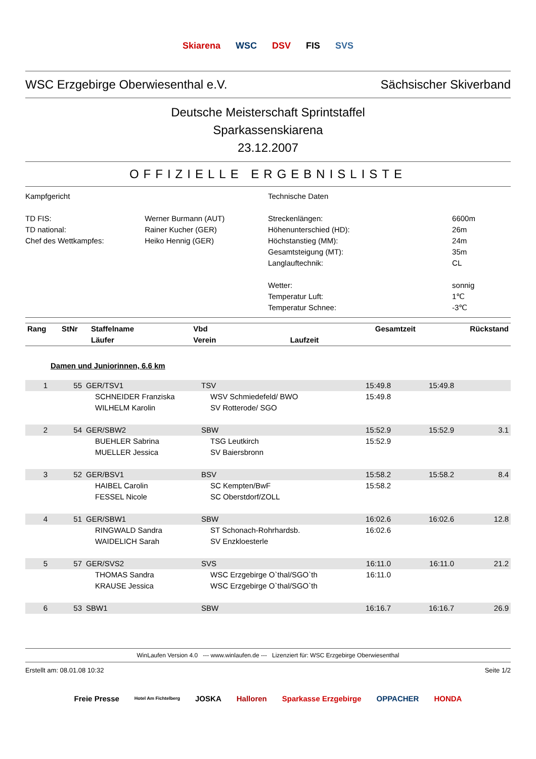Skiarena WSC DSV FIS SVS
WSC Erzgebirge Oberwiesenthal e.V. Sächsischer Skiverband
Deutsche Meisterschaft Sprintstaffel
Sparkassenskiarena
23.12.2007
OFFIZIELLE ERGEBNISLISTE
Kampfgericht
| TD FIS: | Werner Burmann (AUT) |
| TD national: | Rainer Kucher (GER) |
| Chef des Wettkampfes: | Heiko Hennig (GER) |
Technische Daten
| Streckenlängen: | 6600m |
| Höhenunterschied (HD): | 26m |
| Höchstanstieg (MM): | 24m |
| Gesamtsteigung (MT): | 35m |
| Langlauftechnik: | CL |
| Wetter: | sonnig |
| Temperatur Luft: | 1℃ |
| Temperatur Schnee: | -3℃ |
| Rang | StNr | Staffelname Läufer | Vbd Verein | Laufzeit | Gesamtzeit | Rückstand |
| --- | --- | --- | --- | --- | --- | --- |
Damen und Juniorinnen, 6.6 km
| 1 | 55 | GER/TSV1 | TSV | 15:49.8 | 15:49.8 | |
| | | SCHNEIDER Franziska | WSV Schmiedefeld/ BWO | 15:49.8 | | |
| | | WILHELM Karolin | SV Rotterode/ SGO | | | |
| 2 | 54 | GER/SBW2 | SBW | 15:52.9 | 15:52.9 | 3.1 |
| | | BUEHLER Sabrina | TSG Leutkirch | 15:52.9 | | |
| | | MUELLER Jessica | SV Baiersbronn | | | |
| 3 | 52 | GER/BSV1 | BSV | 15:58.2 | 15:58.2 | 8.4 |
| | | HAIBEL Carolin | SC Kempten/BwF | 15:58.2 | | |
| | | FESSEL Nicole | SC Oberstdorf/ZOLL | | | |
| 4 | 51 | GER/SBW1 | SBW | 16:02.6 | 16:02.6 | 12.8 |
| | | RINGWALD Sandra | ST Schonach-Rohrhardsb. | 16:02.6 | | |
| | | WAIDELICH Sarah | SV Enzkloesterle | | | |
| 5 | 57 | GER/SVS2 | SVS | 16:11.0 | 16:11.0 | 21.2 |
| | | THOMAS Sandra | WSC Erzgebirge O`thal/SGO`th | 16:11.0 | | |
| | | KRAUSE Jessica | WSC Erzgebirge O`thal/SGO`th | | | |
| 6 | 53 | SBW1 | SBW | 16:16.7 | 16:16.7 | 26.9 |
WinLaufen Version 4.0 --- www.winlaufen.de --- Lizenziert für: WSC Erzgebirge Oberwiesenthal
Erstellt am: 08.01.08 10:32 Seite 1/2
Freie Presse Hotel Am Fichtelberg JOSKA Halloren Sparkasse Erzgebirge OPPACHER HONDA